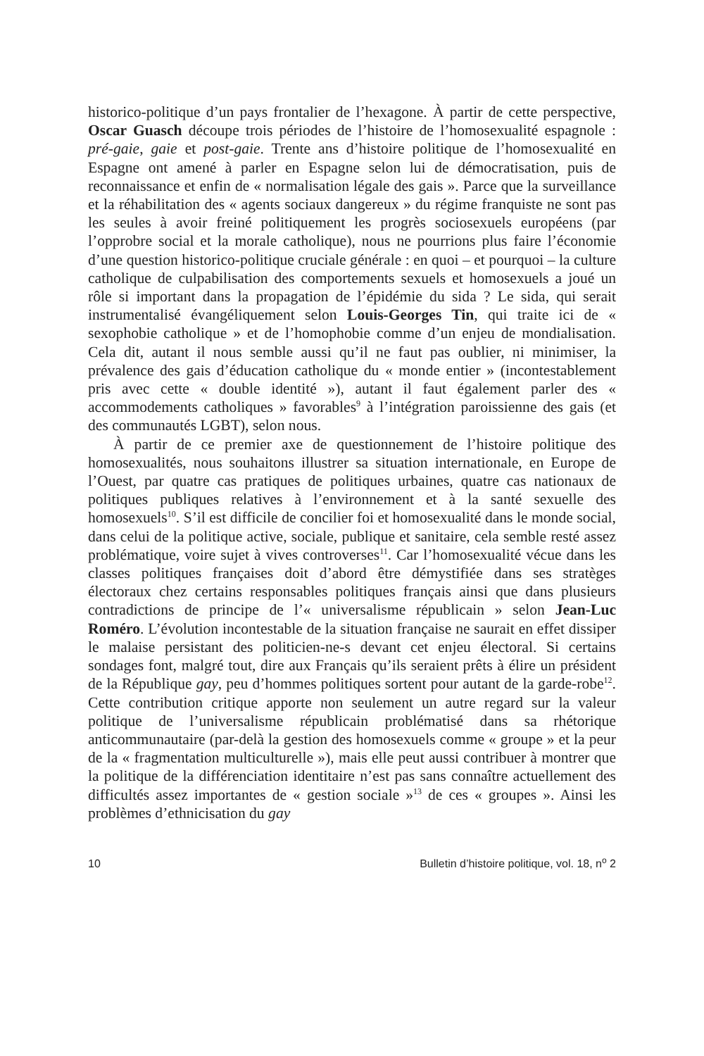historico-politique d’un pays frontalier de l’hexagone. À partir de cette perspective, Oscar Guasch découpe trois périodes de l’histoire de l’homosexualité espagnole : pré-gaie, gaie et post-gaie. Trente ans d’histoire politique de l’homosexualité en Espagne ont amené à parler en Espagne selon lui de démocratisation, puis de reconnaissance et enfin de « normalisation légale des gais ». Parce que la surveillance et la réhabilitation des « agents sociaux dangereux » du régime franquiste ne sont pas les seules à avoir freiné politiquement les progrès sociosexuels européens (par l’opprobre social et la morale catholique), nous ne pourrions plus faire l’économie d’une question historico-politique cruciale générale : en quoi – et pourquoi – la culture catholique de culpabilisation des comportements sexuels et homosexuels a joué un rôle si important dans la propagation de l’épidémie du sida ? Le sida, qui serait instrumentalisé évangéliquement selon Louis-Georges Tin, qui traite ici de « sexophobie catholique » et de l’homophobie comme d’un enjeu de mondialisation. Cela dit, autant il nous semble aussi qu’il ne faut pas oublier, ni minimiser, la prévalence des gais d’éducation catholique du « monde entier » (incontestablement pris avec cette « double identité »), autant il faut également parler des « accommodements catholiques » favorables<sup>9</sup> à l’intégration paroissienne des gais (et des communautés LGBT), selon nous.
À partir de ce premier axe de questionnement de l’histoire politique des homosexualités, nous souhaitons illustrer sa situation internationale, en Europe de l’Ouest, par quatre cas pratiques de politiques urbaines, quatre cas nationaux de politiques publiques relatives à l’environnement et à la santé sexuelle des homosexuels<sup>10</sup>. S’il est difficile de concilier foi et homosexualité dans le monde social, dans celui de la politique active, sociale, publique et sanitaire, cela semble resté assez problématique, voire sujet à vives controverses<sup>11</sup>. Car l’homosexualité vécue dans les classes politiques françaises doit d’abord être démystifiée dans ses stratèges électoraux chez certains responsables politiques français ainsi que dans plusieurs contradictions de principe de l’« universalisme républicain » selon Jean-Luc Roméro. L’évolution incontestable de la situation française ne saurait en effet dissiper le malaise persistant des politicien-ne-s devant cet enjeu électoral. Si certains sondages font, malgré tout, dire aux Français qu’ils seraient prêts à élire un président de la République gay, peu d’hommes politiques sortent pour autant de la garde-robe<sup>12</sup>. Cette contribution critique apporte non seulement un autre regard sur la valeur politique de l’universalisme républicain problématisé dans sa rhétorique anticommunautaire (par-delà la gestion des homosexuels comme « groupe » et la peur de la « fragmentation multiculturelle »), mais elle peut aussi contribuer à montrer que la politique de la différenciation identitaire n’est pas sans connaître actuellement des difficultés assez importantes de « gestion sociale »<sup>13</sup> de ces « groupes ». Ainsi les problèmes d’ethnicisation du gay
10 Bulletin d’histoire politique, vol. 18, n<sup>o</sup> 2